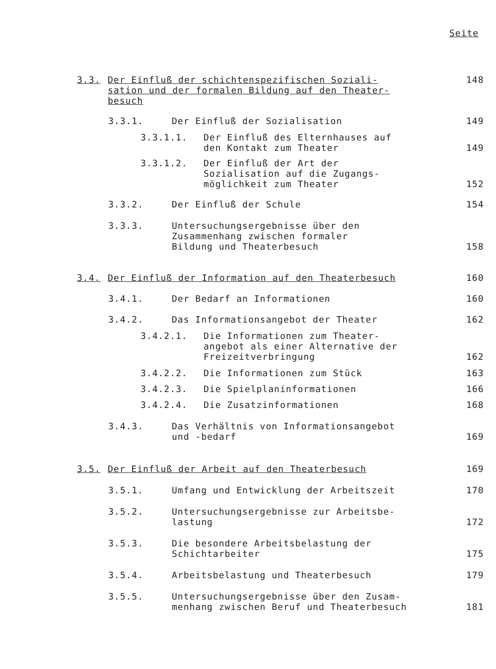Seite
3.3. Der Einfluß der schichtenspezifischen Soziali-
sation und der formalen Bildung auf den Theater-
besuch 148
3.3.1. Der Einfluß der Sozialisation 149
3.3.1.1. Der Einfluß des Elternhauses auf
den Kontakt zum Theater 149
3.3.1.2. Der Einfluß der Art der
Sozialisation auf die Zugangs-
möglichkeit zum Theater 152
3.3.2. Der Einfluß der Schule 154
3.3.3. Untersuchungsergebnisse über den
Zusammenhang zwischen formaler
Bildung und Theaterbesuch 158
3.4. Der Einfluß der Information auf den Theaterbesuch 160
3.4.1. Der Bedarf an Informationen 160
3.4.2. Das Informationsangebot der Theater 162
3.4.2.1. Die Informationen zum Theater-
angebot als einer Alternative der
Freizeitverbringung 162
3.4.2.2. Die Informationen zum Stück 163
3.4.2.3. Die Spielplaninformationen 166
3.4.2.4. Die Zusatzinformationen 168
3.4.3. Das Verhältnis von Informationsangebot
und -bedarf 169
3.5. Der Einfluß der Arbeit auf den Theaterbesuch 169
3.5.1. Umfang und Entwicklung der Arbeitszeit 170
3.5.2. Untersuchungsergebnisse zur Arbeitsbe-
lastung 172
3.5.3. Die besondere Arbeitsbelastung der
Schichtarbeiter 175
3.5.4. Arbeitsbelastung und Theaterbesuch 179
3.5.5. Untersuchungsergebnisse über den Zusam-
menhang zwischen Beruf und Theaterbesuch 181